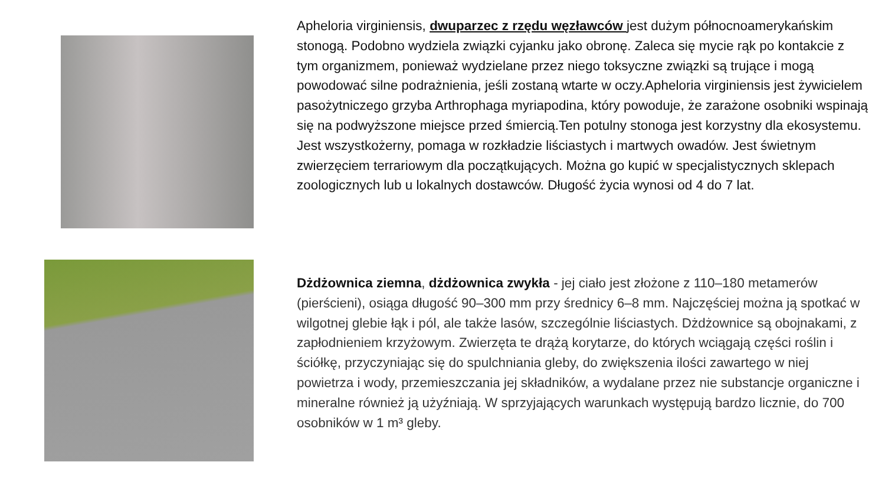Apheloria virginiensis, dwuparzec z rzędu węzławców jest dużym północnoamerykańskim stonogą. Podobno wydziela związki cyjanku jako obronę. Zaleca się mycie rąk po kontakcie z tym organizmem, ponieważ wydzielane przez niego toksyczne związki są trujące i mogą powodować silne podrażnienia, jeśli zostaną wtarte w oczy.Apheloria virginiensis jest żywicielem pasożytniczego grzyba Arthrophaga myriapodina, który powoduje, że zarażone osobniki wspinają się na podwyższone miejsce przed śmiercią.Ten potulny stonoga jest korzystny dla ekosystemu. Jest wszystkożerny, pomaga w rozkładzie liściastych i martwych owadów. Jest świetnym zwierzęciem terrariowym dla początkujących. Można go kupić w specjalistycznych sklepach zoologicznych lub u lokalnych dostawców. Długość życia wynosi od 4 do 7 lat.
Dżdżownica ziemna, dżdżownica zwykła - jej ciało jest złożone z 110–180 metamerów (pierścieni), osiąga długość 90–300 mm przy średnicy 6–8 mm. Najczęściej można ją spotkać w wilgotnej glebie łąk i pól, ale także lasów, szczególnie liściastych. Dżdżownice są obojnakami, z zapłodnieniem krzyżowym. Zwierzęta te drążą korytarze, do których wciągają części roślin i ściółkę, przyczyniając się do spulchniania gleby, do zwiększenia ilości zawartego w niej powietrza i wody, przemieszczania jej składników, a wydalane przez nie substancje organiczne i mineralne również ją użyźniają. W sprzyjających warunkach występują bardzo licznie, do 700 osobników w 1 m³ gleby.